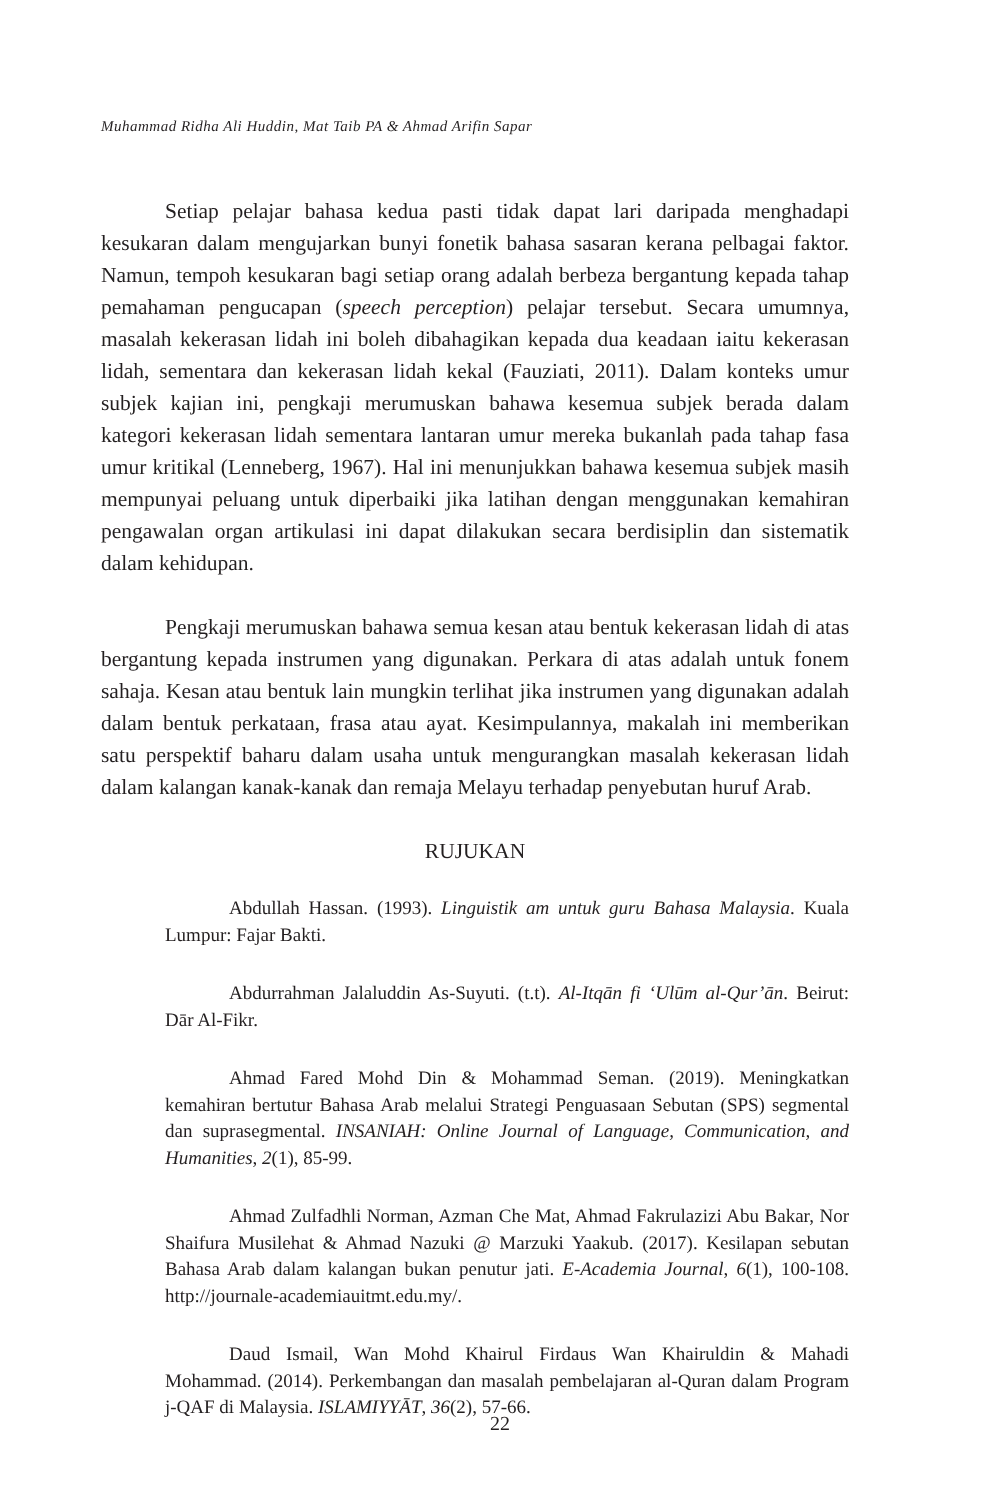Muhammad Ridha Ali Huddin, Mat Taib PA & Ahmad Arifin Sapar
Setiap pelajar bahasa kedua pasti tidak dapat lari daripada menghadapi kesukaran dalam mengujarkan bunyi fonetik bahasa sasaran kerana pelbagai faktor. Namun, tempoh kesukaran bagi setiap orang adalah berbeza bergantung kepada tahap pemahaman pengucapan (speech perception) pelajar tersebut. Secara umumnya, masalah kekerasan lidah ini boleh dibahagikan kepada dua keadaan iaitu kekerasan lidah, sementara dan kekerasan lidah kekal (Fauziati, 2011). Dalam konteks umur subjek kajian ini, pengkaji merumuskan bahawa kesemua subjek berada dalam kategori kekerasan lidah sementara lantaran umur mereka bukanlah pada tahap fasa umur kritikal (Lenneberg, 1967). Hal ini menunjukkan bahawa kesemua subjek masih mempunyai peluang untuk diperbaiki jika latihan dengan menggunakan kemahiran pengawalan organ artikulasi ini dapat dilakukan secara berdisiplin dan sistematik dalam kehidupan.
Pengkaji merumuskan bahawa semua kesan atau bentuk kekerasan lidah di atas bergantung kepada instrumen yang digunakan. Perkara di atas adalah untuk fonem sahaja. Kesan atau bentuk lain mungkin terlihat jika instrumen yang digunakan adalah dalam bentuk perkataan, frasa atau ayat. Kesimpulannya, makalah ini memberikan satu perspektif baharu dalam usaha untuk mengurangkan masalah kekerasan lidah dalam kalangan kanak-kanak dan remaja Melayu terhadap penyebutan huruf Arab.
RUJUKAN
Abdullah Hassan. (1993). Linguistik am untuk guru Bahasa Malaysia. Kuala Lumpur: Fajar Bakti.
Abdurrahman Jalaluddin As-Suyuti. (t.t). Al-Itqān fi ‘Ulūm al-Qur’ān. Beirut: Dār Al-Fikr.
Ahmad Fared Mohd Din & Mohammad Seman. (2019). Meningkatkan kemahiran bertutur Bahasa Arab melalui Strategi Penguasaan Sebutan (SPS) segmental dan suprasegmental. INSANIAH: Online Journal of Language, Communication, and Humanities, 2(1), 85-99.
Ahmad Zulfadhli Norman, Azman Che Mat, Ahmad Fakrulazizi Abu Bakar, Nor Shaifura Musilehat & Ahmad Nazuki @ Marzuki Yaakub. (2017). Kesilapan sebutan Bahasa Arab dalam kalangan bukan penutur jati. E-Academia Journal, 6(1), 100-108. http://journale-academiauitmt.edu.my/.
Daud Ismail, Wan Mohd Khairul Firdaus Wan Khairuldin & Mahadi Mohammad. (2014). Perkembangan dan masalah pembelajaran al-Quran dalam Program j-QAF di Malaysia. ISLAMIYYĀT, 36(2), 57-66.
22